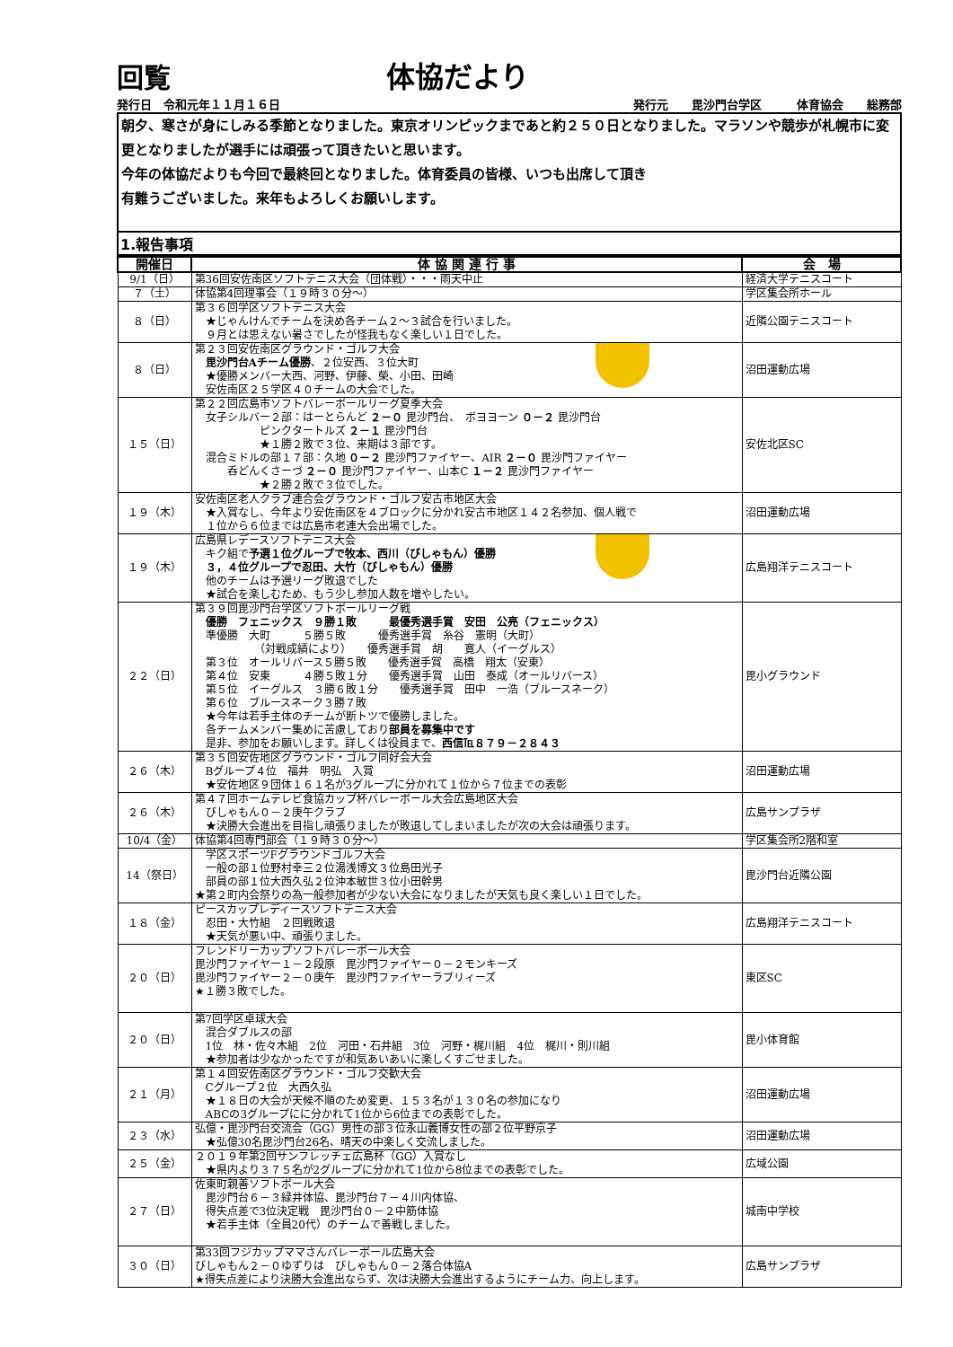回覧 体協だより
発行日　令和元年１１月１６日 発行元　　毘沙門台学区　　　体育協会　　総務部
朝夕、寒さが身にしみる季節となりました。東京オリンピックまであと約２５０日となりました。マラソンや競歩が札幌市に変更となりましたが選手には頑張って頂きたいと思います。
今年の体協だよりも今回で最終回となりました。体育委員の皆様、いつも出席して頂き
有難うございました。来年もよろしくお願いします。
1.報告事項
| 開催日 | 体 協 関 連 行 事 | 会 場 |
| --- | --- | --- |
| 9/1（日） | 第36回安佐南区ソフトテニス大会（団体戦）・・・雨天中止 | 経済大学テニスコート |
| ７（土） | 体協第4回理事会（１９時３０分～） | 学区集会所ホール |
| ８（日） | 第３６回学区ソフトテニス大会 ★じゃんけんでチームを決め各チーム２～３試合を行いました。 ９月とは思えない暑さでしたが怪我もなく楽しい１日でした。 | 近隣公園テニスコート |
| ８（日） | 第２３回安佐南区グラウンド・ゴルフ大会 毘沙門台Aチーム優勝 、２位安西、３位大町 ★優勝メンバー大西、河野、伊藤、榮、小田、田崎 安佐南区２５学区４０チームの大会でした。 | 沼田運動広場 |
| １５（日） | 第２２回広島市ソフトバレーボールリーグ夏季大会 女子シルバー２部：はーとらんど ２－０ 毘沙門台、 ボヨヨーン ０－２ 毘沙門台 ピンクタートルズ ２－１ 毘沙門台 ★１勝２敗で３位、来期は３部です。 混合ミドルの部１７部：久地 ０－２ 毘沙門ファイヤー、AIR ２－０ 毘沙門ファイヤー 呑どんくさーづ ２－０ 毘沙門ファイヤー、山本C １－２ 毘沙門ファイヤー ★２勝２敗で３位でした。 | 安佐北区SC |
| １９（木） | 安佐南区老人クラブ連合会グラウンド・ゴルフ安古市地区大会 ★入賞なし、今年より安佐南区を４ブロックに分かれ安古市地区１４２名参加、個人戦で １位から６位までは広島市老連大会出場でした。 | 沼田運動広場 |
| １９（木） | 広島県レデースソフトテニス大会 キク組で 予選１位グループで牧本、西川（びしゃもん）優勝 ３，４位グループで忍田、大竹（びしゃもん）優勝 他のチームは予選リーグ敗退でした ★試合を楽しむため、もう少し参加人数を増やしたい。 | 広島翔洋テニスコート |
| ２２（日） | 第３９回毘沙門台学区ソフトボールリーグ戦 優勝 フェニックス ９勝１敗 最優秀選手賞 安田 公亮（フェニックス） 準優勝 大町 ５勝５敗 優秀選手賞 糸谷 憲明（大町） （対戦成績により） 優秀選手賞 胡 寛人（イーグルス） 第３位 オールリバース５勝５敗 優秀選手賞 高橋 翔太（安東） 第４位 安東 ４勝５敗１分 優秀選手賞 山田 泰成（オールリバース） 第５位 イーグルス ３勝６敗１分 優秀選手賞 田中 一浩（ブルースネーク） 第６位 ブルースネーク３勝７敗 ★今年は若手主体のチームが断トツで優勝しました。 各チームメンバー集めに苦慮しており 部員を募集中です 是非、参加をお願いします。詳しくは役員まで、 西信℡８７９－２８４３ | 毘小グラウンド |
| ２６（木） | 第３５回安佐地区グラウンド・ゴルフ同好会大会 Bグループ４位 福井 明弘 入賞 ★安佐地区９団体１６１名が3グループに分かれて１位から７位までの表彰 | 沼田運動広場 |
| ２６（木） | 第４７回ホームテレビ食協カップ杯バレーボール大会広島地区大会 びしゃもん０－２庚午クラブ ★決勝大会進出を目指し頑張りましたが敗退してしまいましたが次の大会は頑張ります。 | 広島サンプラザ |
| 10/4（金） | 体協第4回専門部会（１９時３０分～） | 学区集会所2階和室 |
| 14（祭日） | 学区スポーツFグラウンドゴルフ大会 一般の部１位野村幸三２位湯浅博文３位島田光子 部員の部１位大西久弘２位沖本敏世３位小田幹男 ★第２町内会祭りの為一般参加者が少ない大会になりましたが天気も良く楽しい１日でした。 | 毘沙門台近隣公園 |
| １８（金） | ピースカップレディースソフトテニス大会 忍田・大竹組 ２回戦敗退 ★天気が悪い中、頑張りました。 | 広島翔洋テニスコート |
| ２０（日） | フレンドリーカップソフトバレーボール大会 毘沙門ファイヤー１－２段原 毘沙門ファイヤー０－２モンキーズ 毘沙門ファイヤー２－０庚午 毘沙門ファイヤーラブリィーズ ★１勝３敗でした。 | 東区SC |
| ２０（日） | 第7回学区卓球大会 混合ダブルスの部 1位 林・佐々木組 2位 河田・石井組 3位 河野・梶川組 4位 梶川・則川組 ★参加者は少なかったですが和気あいあいに楽しくすごせました。 | 毘小体育館 |
| ２１（月） | 第１４回安佐南区グラウンド・ゴルフ交歓大会 Cグループ２位 大西久弘 ★１８日の大会が天候不順のため変更、１５３名が１３０名の参加になり ABCの3グループにに分かれて1位から6位までの表彰でした。 | 沼田運動広場 |
| ２３（水） | 弘億・毘沙門台交流会（GG）男性の部３位永山義博女性の部２位平野京子 ★弘億30名毘沙門台26名、晴天の中楽しく交流しました。 | 沼田運動広場 |
| ２５（金） | ２０１９年第2回サンフレッチェ広島杯（GG）入賞なし ★県内より３７５名が2グループに分かれて1位から8位までの表彰でした。 | 広域公園 |
| ２７（日） | 佐東町親善ソフトボール大会 毘沙門台６－３緑井体協、毘沙門台７－４川内体協、 得失点差で3位決定戦 毘沙門台０－２中筋体協 ★若手主体（全員20代）のチームで善戦しました。 | 城南中学校 |
| ３０（日） | 第33回フジカップママさんバレーボール広島大会 びしゃもん２－０ゆずりは びしゃもん０－２落合体協A ★得失点差により決勝大会進出ならず、次は決勝大会進出するようにチーム力、向上します。 | 広島サンプラザ |